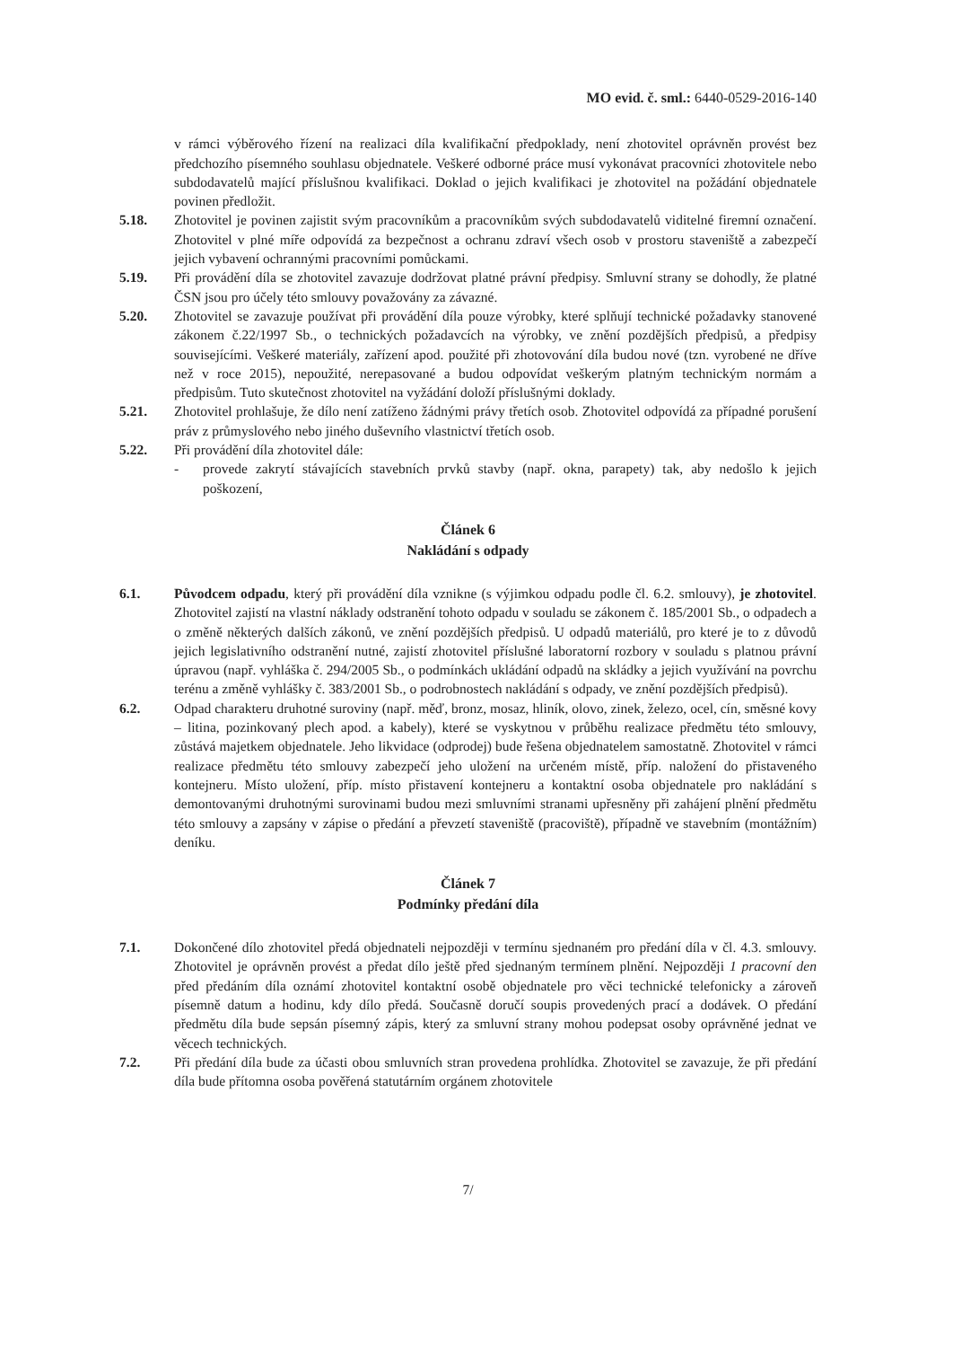MO evid. č. sml.: 6440-0529-2016-140
v rámci výběrového řízení na realizaci díla kvalifikační předpoklady, není zhotovitel oprávněn provést bez předchozího písemného souhlasu objednatele. Veškeré odborné práce musí vykonávat pracovníci zhotovitele nebo subdodavatelů mající příslušnou kvalifikaci. Doklad o jejich kvalifikaci je zhotovitel na požádání objednatele povinen předložit.
5.18. Zhotovitel je povinen zajistit svým pracovníkům a pracovníkům svých subdodavatelů viditelné firemní označení. Zhotovitel v plné míře odpovídá za bezpečnost a ochranu zdraví všech osob v prostoru staveniště a zabezpečí jejich vybavení ochrannými pracovními pomůckami.
5.19. Při provádění díla se zhotovitel zavazuje dodržovat platné právní předpisy. Smluvní strany se dohodly, že platné ČSN jsou pro účely této smlouvy považovány za závazné.
5.20. Zhotovitel se zavazuje používat při provádění díla pouze výrobky, které splňují technické požadavky stanovené zákonem č.22/1997 Sb., o technických požadavcích na výrobky, ve znění pozdějších předpisů, a předpisy souvisejícími. Veškeré materiály, zařízení apod. použité při zhotovování díla budou nové (tzn. vyrobené ne dříve než v roce 2015), nepoužité, nerepasované a budou odpovídat veškerým platným technickým normám a předpisům. Tuto skutečnost zhotovitel na vyžádání doloží příslušnými doklady.
5.21. Zhotovitel prohlašuje, že dílo není zatíženo žádnými právy třetích osob. Zhotovitel odpovídá za případné porušení práv z průmyslového nebo jiného duševního vlastnictví třetích osob.
5.22. Při provádění díla zhotovitel dále:
- provede zakrytí stávajících stavebních prvků stavby (např. okna, parapety) tak, aby nedošlo k jejich poškození,
Článek 6
Nakládání s odpady
6.1. Původcem odpadu, který při provádění díla vznikne (s výjimkou odpadu podle čl. 6.2. smlouvy), je zhotovitel. Zhotovitel zajistí na vlastní náklady odstranění tohoto odpadu v souladu se zákonem č. 185/2001 Sb., o odpadech a o změně některých dalších zákonů, ve znění pozdějších předpisů. U odpadů materiálů, pro které je to z důvodů jejich legislativního odstranění nutné, zajistí zhotovitel příslušné laboratorní rozbory v souladu s platnou právní úpravou (např. vyhláška č. 294/2005 Sb., o podmínkách ukládání odpadů na skládky a jejich využívání na povrchu terénu a změně vyhlášky č. 383/2001 Sb., o podrobnostech nakládání s odpady, ve znění pozdějších předpisů).
6.2. Odpad charakteru druhotné suroviny (např. měď, bronz, mosaz, hliník, olovo, zinek, železo, ocel, cín, směsné kovy – litina, pozinkovaný plech apod. a kabely), které se vyskytnou v průběhu realizace předmětu této smlouvy, zůstává majetkem objednatele. Jeho likvidace (odprodej) bude řešena objednatelem samostatně. Zhotovitel v rámci realizace předmětu této smlouvy zabezpečí jeho uložení na určeném místě, příp. naložení do přistaveného kontejneru. Místo uložení, příp. místo přistavení kontejneru a kontaktní osoba objednatele pro nakládání s demontovanými druhotnými surovinami budou mezi smluvními stranami upřesněny při zahájení plnění předmětu této smlouvy a zapsány v zápise o předání a převzetí staveniště (pracoviště), případně ve stavebním (montážním) deníku.
Článek 7
Podmínky předání díla
7.1. Dokončené dílo zhotovitel předá objednateli nejpozději v termínu sjednaném pro předání díla v čl. 4.3. smlouvy. Zhotovitel je oprávněn provést a předat dílo ještě před sjednaným termínem plnění. Nejpozději 1 pracovní den před předáním díla oznámí zhotovitel kontaktní osobě objednatele pro věci technické telefonicky a zároveň písemně datum a hodinu, kdy dílo předá. Současně doručí soupis provedených prací a dodávek. O předání předmětu díla bude sepsán písemný zápis, který za smluvní strany mohou podepsat osoby oprávněné jednat ve věcech technických.
7.2. Při předání díla bude za účasti obou smluvních stran provedena prohlídka. Zhotovitel se zavazuje, že při předání díla bude přítomna osoba pověřená statutárním orgánem zhotovitele
7/